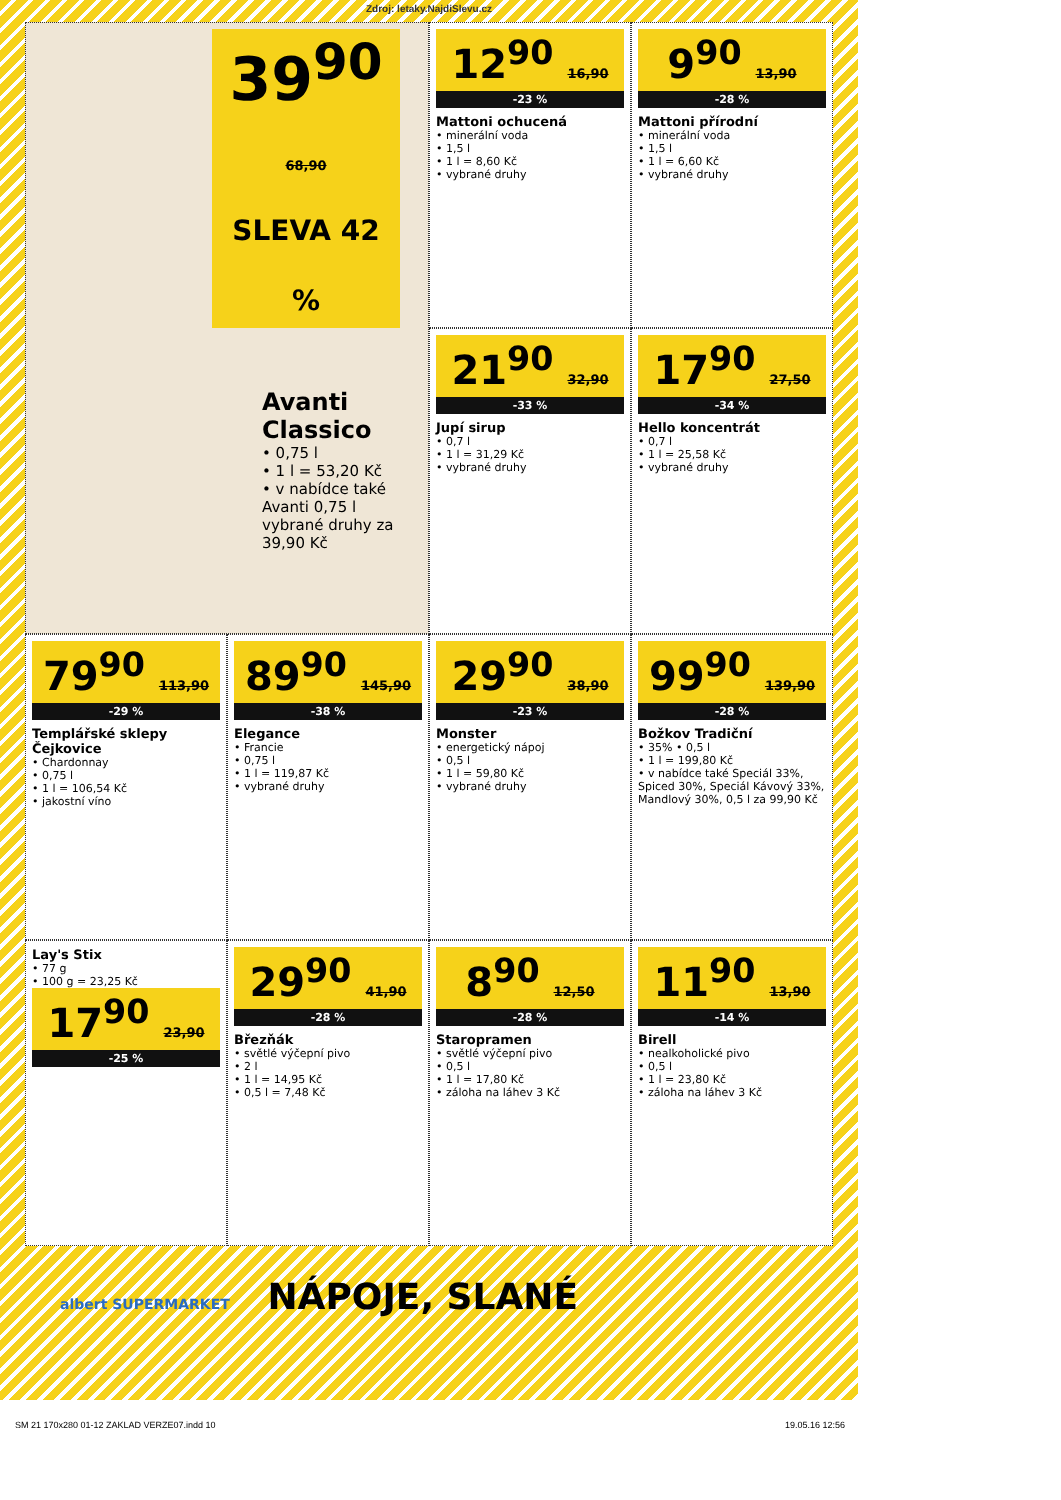Zdroj: letaky.NajdiSlevu.cz
39<sup>90</sup> 68,90
SLEVA 42 %
Avanti Classico
• 0,75 l
• 1 l = 53,20 Kč
• v nabídce také Avanti 0,75 l vybrané druhy za 39,90 Kč
12<sup>90</sup> 16,90
-23 %
Mattoni ochucená
• minerální voda
• 1,5 l
• 1 l = 8,60 Kč
• vybrané druhy
9<sup>90</sup> 13,90
-28 %
Mattoni přírodní
• minerální voda
• 1,5 l
• 1 l = 6,60 Kč
• vybrané druhy
21<sup>90</sup> 32,90
-33 %
Jupí sirup
• 0,7 l
• 1 l = 31,29 Kč
• vybrané druhy
17<sup>90</sup> 27,50
-34 %
Hello koncentrát
• 0,7 l
• 1 l = 25,58 Kč
• vybrané druhy
79<sup>90</sup> 113,90
-29 %
Templářské sklepy Čejkovice
• Chardonnay
• 0,75 l
• 1 l = 106,54 Kč
• jakostní víno
89<sup>90</sup> 145,90
-38 %
Elegance
• Francie
• 0,75 l
• 1 l = 119,87 Kč
• vybrané druhy
29<sup>90</sup> 38,90
-23 %
Monster
• energetický nápoj
• 0,5 l
• 1 l = 59,80 Kč
• vybrané druhy
99<sup>90</sup> 139,90
-28 %
Božkov Tradiční
• 35% • 0,5 l
• 1 l = 199,80 Kč
• v nabídce také Speciál 33%, Spiced 30%, Speciál Kávový 33%, Mandlový 30%, 0,5 l za 99,90 Kč
Lay's Stix
• 77 g
• 100 g = 23,25 Kč
17<sup>90</sup> 23,90
-25 %
29<sup>90</sup> 41,90
-28 %
Březňák
• světlé výčepní pivo
• 2 l
• 1 l = 14,95 Kč
• 0,5 l = 7,48 Kč
8<sup>90</sup> 12,50
-28 %
Staropramen
• světlé výčepní pivo
• 0,5 l
• 1 l = 17,80 Kč
• záloha na láhev 3 Kč
11<sup>90</sup> 13,90
-14 %
Birell
• nealkoholické pivo
• 0,5 l
• 1 l = 23,80 Kč
• záloha na láhev 3 Kč
albert SUPERMARKET NÁPOJE, SLANÉ
SM 21 170x280 01-12 ZAKLAD VERZE07.indd 10 19.05.16 12:56